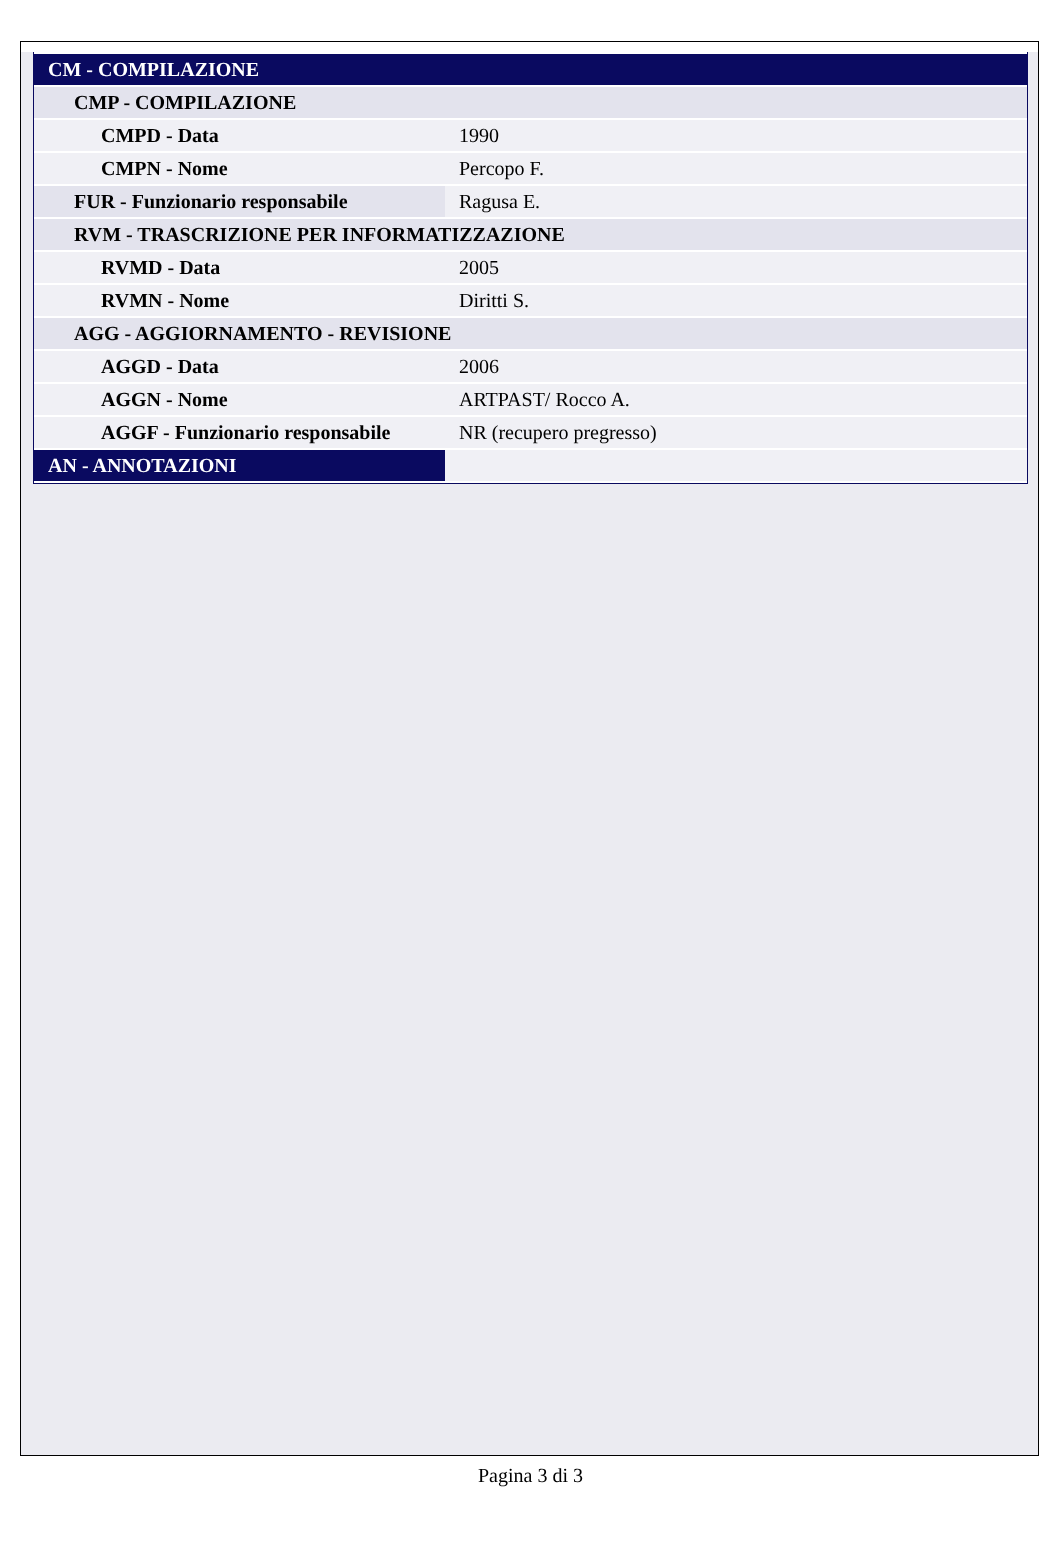| CM - COMPILAZIONE | |
| CMP - COMPILAZIONE | |
| CMPD - Data | 1990 |
| CMPN - Nome | Percopo F. |
| FUR - Funzionario responsabile | Ragusa E. |
| RVM - TRASCRIZIONE PER INFORMATIZZAZIONE | |
| RVMD - Data | 2005 |
| RVMN - Nome | Diritti S. |
| AGG - AGGIORNAMENTO - REVISIONE | |
| AGGD - Data | 2006 |
| AGGN - Nome | ARTPAST/ Rocco A. |
| AGGF - Funzionario responsabile | NR (recupero pregresso) |
| AN - ANNOTAZIONI | |
Pagina 3 di 3